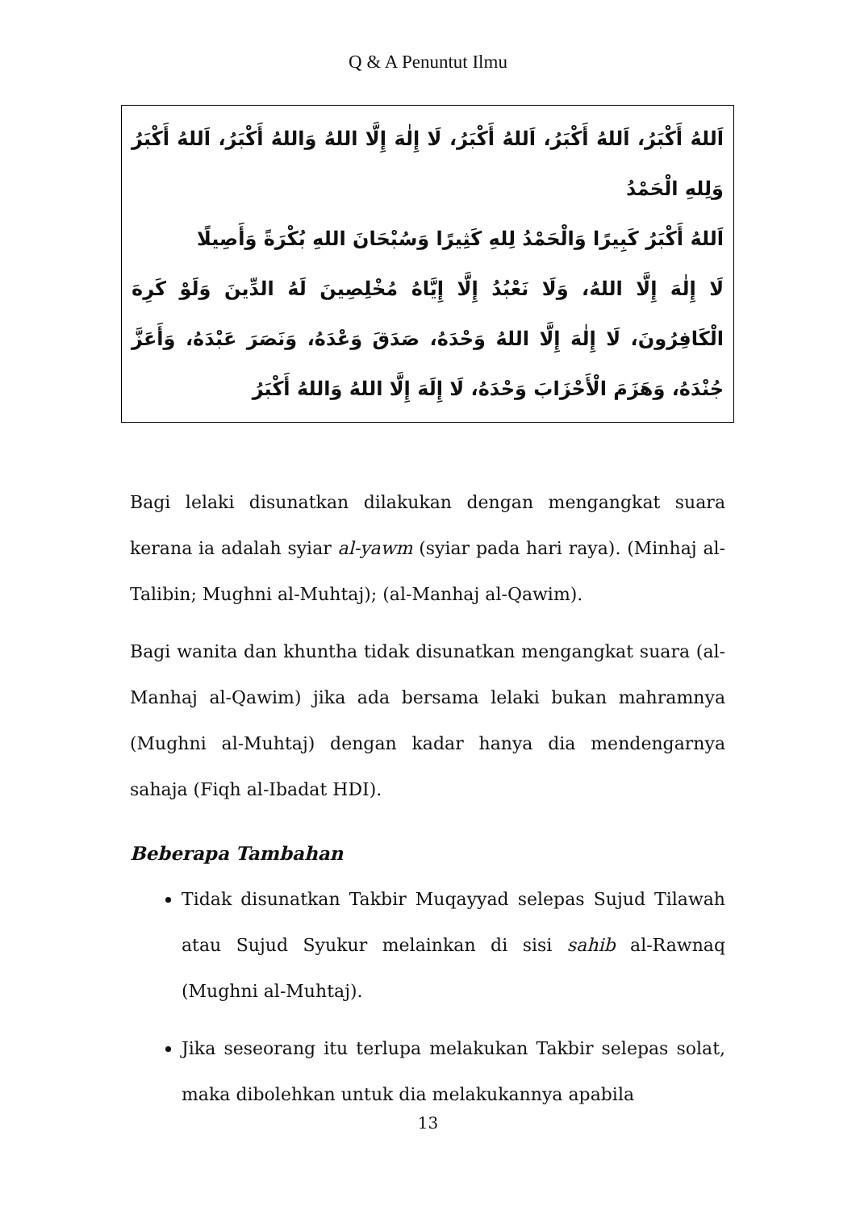Q & A Penuntut Ilmu
اَللهُ أَكْبَرُ، اَللهُ أَكْبَرُ، اَللهُ أَكْبَرُ، لَا إِلٰهَ إِلَّا اللهُ وَاللهُ أَكْبَرُ، اَللهُ أَكْبَرُ وَلِلهِ الْحَمْدُ
اَللهُ أَكْبَرُ كَبِيرًا وَالْحَمْدُ لِلهِ كَثِيرًا وَسُبْحَانَ اللهِ بُكْرَةً وَأَصِيلًا
لَا إِلٰهَ إِلَّا اللهُ، وَلَا نَعْبُدُ إِلَّا إِيَّاهُ مُخْلِصِينَ لَهُ الدِّينَ وَلَوْ كَرِهَ الْكَافِرُونَ، لَا إِلٰهَ إِلَّا اللهُ وَحْدَهُ، صَدَقَ وَعْدَهُ، وَنَصَرَ عَبْدَهُ، وَأَعَزَّ جُنْدَهُ، وَهَزَمَ الْأَحْزَابَ وَحْدَهُ، لَا إِلَهَ إِلَّا اللهُ وَاللهُ أَكْبَرُ
Bagi lelaki disunatkan dilakukan dengan mengangkat suara kerana ia adalah syiar al-yawm (syiar pada hari raya). (Minhaj al-Talibin; Mughni al-Muhtaj); (al-Manhaj al-Qawim).
Bagi wanita dan khuntha tidak disunatkan mengangkat suara (al-Manhaj al-Qawim) jika ada bersama lelaki bukan mahramnya (Mughni al-Muhtaj) dengan kadar hanya dia mendengarnya sahaja (Fiqh al-Ibadat HDI).
Beberapa Tambahan
Tidak disunatkan Takbir Muqayyad selepas Sujud Tilawah atau Sujud Syukur melainkan di sisi sahib al-Rawnaq (Mughni al-Muhtaj).
Jika seseorang itu terlupa melakukan Takbir selepas solat, maka dibolehkan untuk dia melakukannya apabila
13